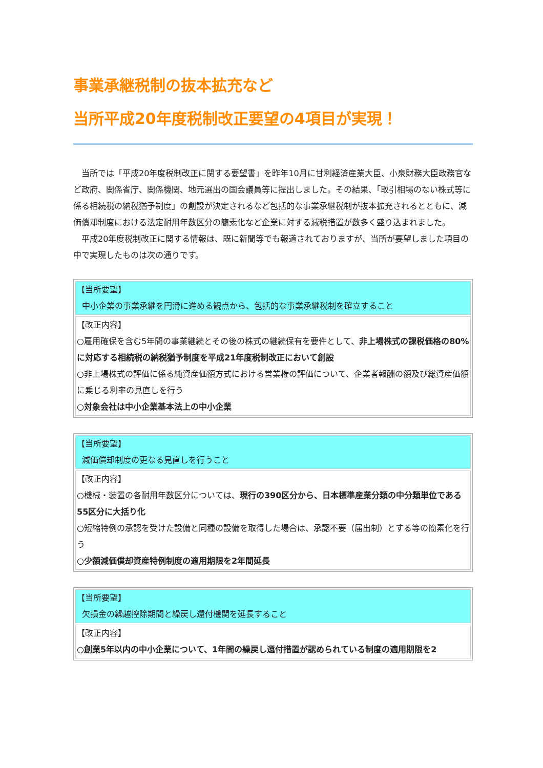事業承継税制の抜本拡充など
当所平成20年度税制改正要望の4項目が実現！
当所では「平成20年度税制改正に関する要望書」を昨年10月に甘利経済産業大臣、小泉財務大臣政務官など政府、関係省庁、関係機関、地元選出の国会議員等に提出しました。その結果、「取引相場のない株式等に係る相続税の納税猶予制度」の創設が決定されるなど包括的な事業承継税制が抜本拡充されるとともに、減価償却制度における法定耐用年数区分の簡素化など企業に対する減税措置が数多く盛り込まれました。
平成20年度税制改正に関する情報は、既に新聞等でも報道されておりますが、当所が要望しました項目の中で実現したものは次の通りです。
| 【当所要望】 中小企業の事業承継を円滑に進める観点から、包括的な事業承継税制を確立すること |
| 【改正内容】 ○雇用確保を含む5年間の事業継続とその後の株式の継続保有を要件として、 非上場株式の課税価格の80%に対応する相続税の納税猶予制度を平成21年度税制改正において創設 ○非上場株式の評価に係る純資産価額方式における営業権の評価について、企業者報酬の額及び総資産価額に乗じる利率の見直しを行う ○対象会社は中小企業基本法上の中小企業 |
| 【当所要望】 減価償却制度の更なる見直しを行うこと |
| 【改正内容】 ○機械・装置の各耐用年数区分については、 現行の390区分から、日本標準産業分類の中分類単位である55区分に大括り化 ○短縮特例の承認を受けた設備と同種の設備を取得した場合は、承認不要（届出制）とする等の簡素化を行う ○少額減価償却資産特例制度の適用期限を2年間延長 |
| 【当所要望】 欠損金の繰越控除期間と繰戻し還付機関を延長すること |
| 【改正内容】 ○創業5年以内の中小企業について、1年間の繰戻し還付措置が認められている制度の適用期限を2 |